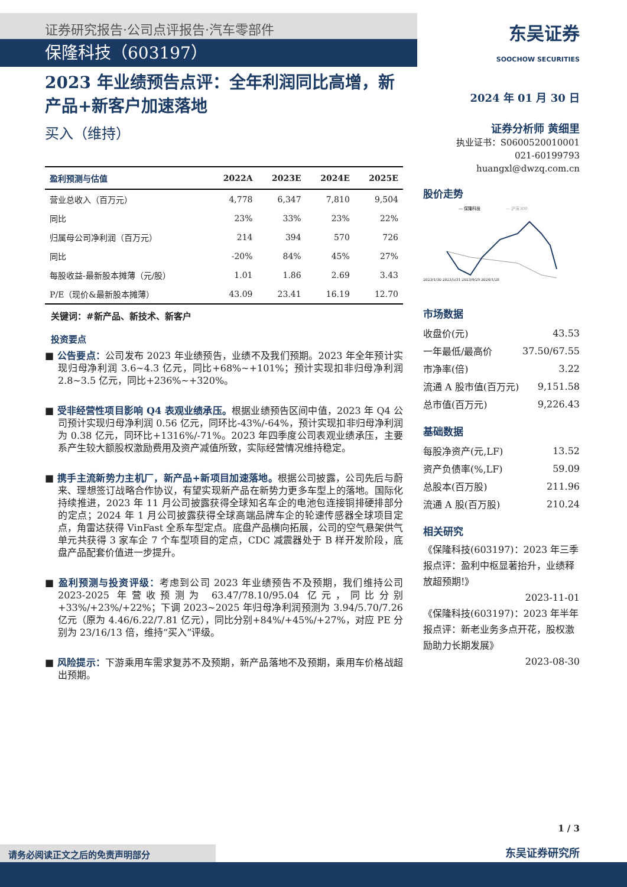证券研究报告·公司点评报告·汽车零部件
保隆科技（603197）
2023 年业绩预告点评：全年利润同比高增，新产品+新客户加速落地
买入（维持）
| 盈利预测与估值 | 2022A | 2023E | 2024E | 2025E |
| --- | --- | --- | --- | --- |
| 营业总收入（百万元） | 4,778 | 6,347 | 7,810 | 9,504 |
| 同比 | 23% | 33% | 23% | 22% |
| 归属母公司净利润（百万元） | 214 | 394 | 570 | 726 |
| 同比 | -20% | 84% | 45% | 27% |
| 每股收益-最新股本摊薄（元/股） | 1.01 | 1.86 | 2.69 | 3.43 |
| P/E（现价&最新股本摊薄） | 43.09 | 23.41 | 16.19 | 12.70 |
关键词：#新产品、新技术、新客户
投资要点
■ 公告要点：公司发布 2023 年业绩预告，业绩不及我们预期。2023 年全年预计实现归母净利润 3.6~4.3 亿元，同比+68%~+101%；预计实现扣非归母净利润 2.8~3.5 亿元，同比+236%~+320%。
■ 受非经营性项目影响 Q4 表观业绩承压。根据业绩预告区间中值，2023 年 Q4 公司预计实现归母净利润 0.56 亿元，同环比-43%/-64%，预计实现扣非归母净利润为 0.38 亿元，同环比+1316%/-71%。2023 年四季度公司表观业绩承压，主要系产生较大额股权激励费用及资产减值所致，实际经营情况维持稳定。
■ 携手主流新势力主机厂，新产品+新项目加速落地。根据公司披露，公司先后与蔚来、理想签订战略合作协议，有望实现新产品在新势力更多车型上的落地。国际化持续推进，2023 年 11 月公司披露获得全球知名车企的电池包连接铜排硬排部分的定点；2024 年 1 月公司披露获得全球高端品牌车企的轮速传感器全球项目定点，角雷达获得 VinFast 全系车型定点。底盘产品横向拓展，公司的空气悬架供气单元共获得 3 家车企 7 个车型项目的定点，CDC 减震器处于 B 样开发阶段，底盘产品配套价值进一步提升。
■ 盈利预测与投资评级：考虑到公司 2023 年业绩预告不及预期，我们维持公司 2023-2025 年营收预测为 63.47/78.10/95.04 亿元，同比分别+33%/+23%/+22%；下调 2023~2025 年归母净利润预测为 3.94/5.70/7.26 亿元（原为 4.46/6.22/7.81 亿元），同比分别+84%/+45%/+27%，对应 PE 分别为 23/16/13 倍，维持“买入”评级。
■ 风险提示：下游乘用车需求复苏不及预期，新产品落地不及预期，乘用车价格战超出预期。
东吴证券
SOOCHOW SECURITIES
2024 年 01 月 30 日
证券分析师 黄细里
执业证书：S0600520010001
021-60199793
huangxl@dwzq.com.cn
股价走势
— 保隆科技
— 沪深300
2023/1/30 2023/5/31 2023/9/29 2024/1/28
市场数据
| 收盘价(元) | 43.53 |
| 一年最低/最高价 | 37.50/67.55 |
| 市净率(倍) | 3.22 |
| 流通 A 股市值(百万元) | 9,151.58 |
| 总市值(百万元) | 9,226.43 |
基础数据
| 每股净资产(元,LF) | 13.52 |
| 资产负债率(%,LF) | 59.09 |
| 总股本(百万股) | 211.96 |
| 流通 A 股(百万股) | 210.24 |
相关研究
《保隆科技(603197)：2023 年三季报点评：盈利中枢显著抬升，业绩释放超预期!》
2023-11-01
《保隆科技(603197)：2023 年半年报点评：新老业务多点开花，股权激励助力长期发展》
2023-08-30
1 / 3
东吴证券研究所
请务必阅读正文之后的免责声明部分